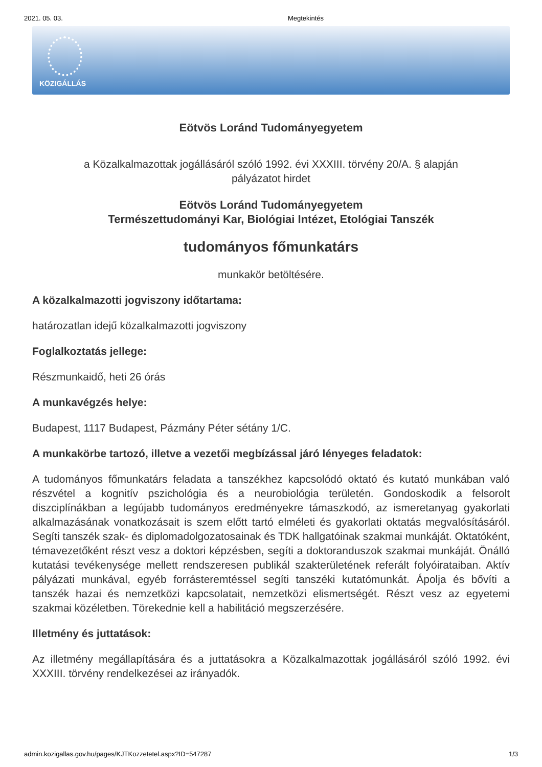2021. 05. 03. Megtekintés
KÖZIGÁLLÁS
Eötvös Loránd Tudományegyetem
a Közalkalmazottak jogállásáról szóló 1992. évi XXXIII. törvény 20/A. § alapján
pályázatot hirdet
Eötvös Loránd Tudományegyetem
Természettudományi Kar, Biológiai Intézet, Etológiai Tanszék
tudományos főmunkatárs
munkakör betöltésére.
A közalkalmazotti jogviszony időtartama:
határozatlan idejű közalkalmazotti jogviszony
Foglalkoztatás jellege:
Részmunkaidő, heti 26 órás
A munkavégzés helye:
Budapest, 1117 Budapest, Pázmány Péter sétány 1/C.
A munkakörbe tartozó, illetve a vezetői megbízással járó lényeges feladatok:
A tudományos főmunkatárs feladata a tanszékhez kapcsolódó oktató és kutató munkában való részvétel a kognitív pszichológia és a neurobiológia területén. Gondoskodik a felsorolt diszciplínákban a legújabb tudományos eredményekre támaszkodó, az ismeretanyag gyakorlati alkalmazásának vonatkozásait is szem előtt tartó elméleti és gyakorlati oktatás megvalósításáról. Segíti tanszék szak- és diplomadolgozatosainak és TDK hallgatóinak szakmai munkáját. Oktatóként, témavezetőként részt vesz a doktori képzésben, segíti a doktoranduszok szakmai munkáját. Önálló kutatási tevékenysége mellett rendszeresen publikál szakterületének referált folyóirataiban. Aktív pályázati munkával, egyéb forrásteremtéssel segíti tanszéki kutatómunkát. Ápolja és bővíti a tanszék hazai és nemzetközi kapcsolatait, nemzetközi elismertségét. Részt vesz az egyetemi szakmai közéletben. Törekednie kell a habilitáció megszerzésére.
Illetmény és juttatások:
Az illetmény megállapítására és a juttatásokra a Közalkalmazottak jogállásáról szóló 1992. évi XXXIII. törvény rendelkezései az irányadók.
admin.kozigallas.gov.hu/pages/KJTKozzetetel.aspx?ID=547287 1/3